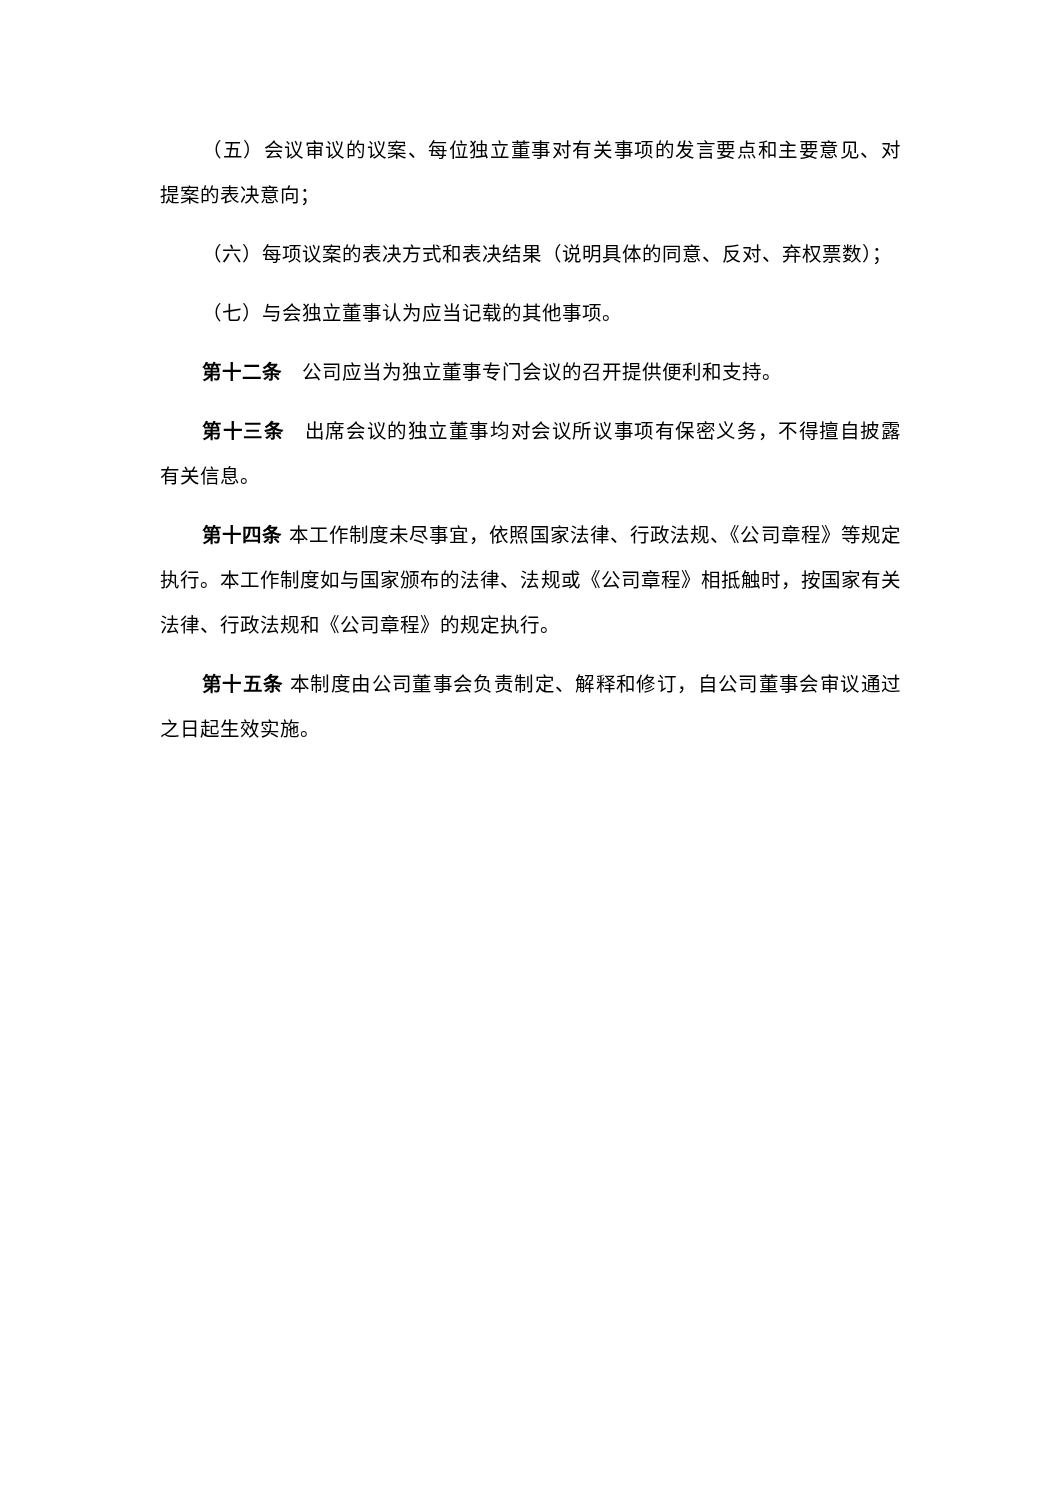（五）会议审议的议案、每位独立董事对有关事项的发言要点和主要意见、对提案的表决意向；
（六）每项议案的表决方式和表决结果（说明具体的同意、反对、弃权票数）；
（七）与会独立董事认为应当记载的其他事项。
第十二条　公司应当为独立董事专门会议的召开提供便利和支持。
第十三条　出席会议的独立董事均对会议所议事项有保密义务，不得擅自披露有关信息。
第十四条 本工作制度未尽事宜，依照国家法律、行政法规、《公司章程》等规定执行。本工作制度如与国家颁布的法律、法规或《公司章程》相抵触时，按国家有关法律、行政法规和《公司章程》的规定执行。
第十五条 本制度由公司董事会负责制定、解释和修订，自公司董事会审议通过之日起生效实施。